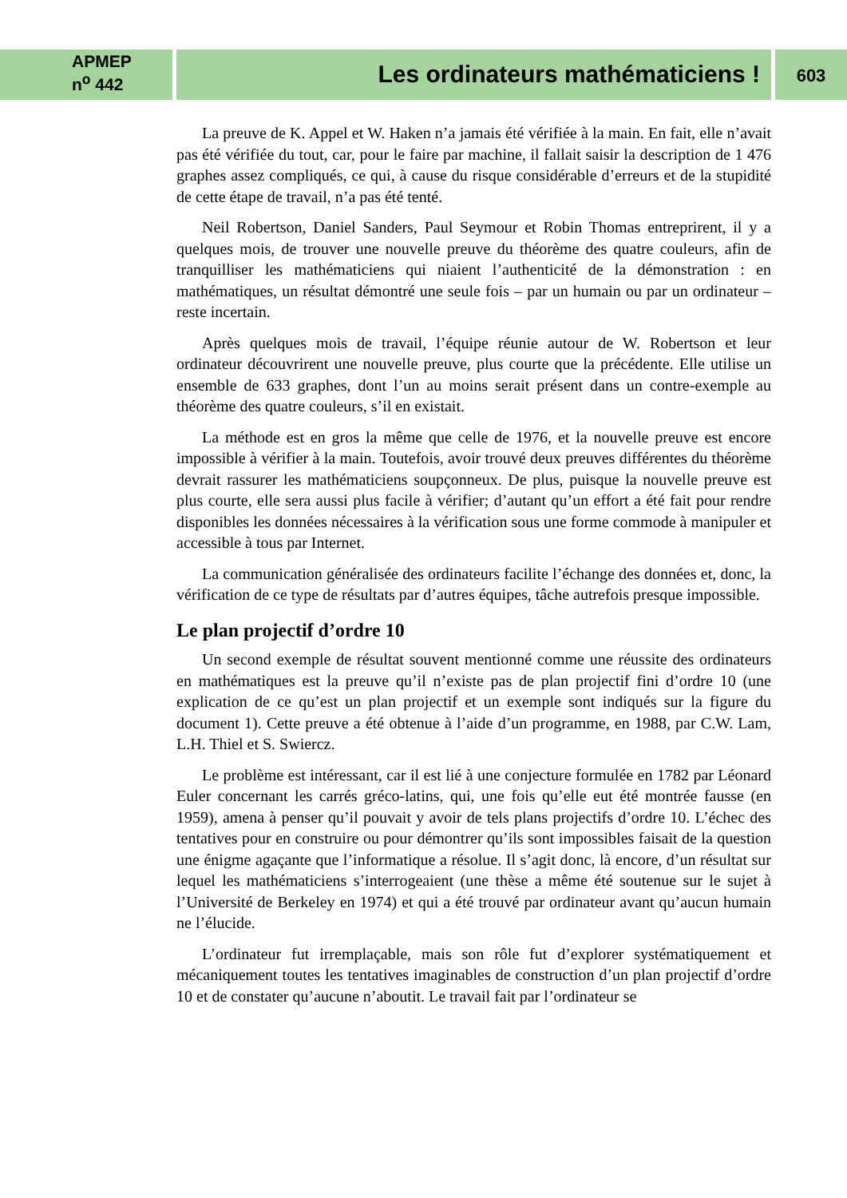APMEP
n<sup>o</sup> 442
Les ordinateurs mathématiciens !
603
La preuve de K. Appel et W. Haken n’a jamais été vérifiée à la main. En fait, elle n’avait pas été vérifiée du tout, car, pour le faire par machine, il fallait saisir la description de 1 476 graphes assez compliqués, ce qui, à cause du risque considérable d’erreurs et de la stupidité de cette étape de travail, n’a pas été tenté.
Neil Robertson, Daniel Sanders, Paul Seymour et Robin Thomas entreprirent, il y a quelques mois, de trouver une nouvelle preuve du théorème des quatre couleurs, afin de tranquilliser les mathématiciens qui niaient l’authenticité de la démonstration : en mathématiques, un résultat démontré une seule fois – par un humain ou par un ordinateur – reste incertain.
Après quelques mois de travail, l’équipe réunie autour de W. Robertson et leur ordinateur découvrirent une nouvelle preuve, plus courte que la précédente. Elle utilise un ensemble de 633 graphes, dont l’un au moins serait présent dans un contre-exemple au théorème des quatre couleurs, s’il en existait.
La méthode est en gros la même que celle de 1976, et la nouvelle preuve est encore impossible à vérifier à la main. Toutefois, avoir trouvé deux preuves différentes du théorème devrait rassurer les mathématiciens soupçonneux. De plus, puisque la nouvelle preuve est plus courte, elle sera aussi plus facile à vérifier; d’autant qu’un effort a été fait pour rendre disponibles les données nécessaires à la vérification sous une forme commode à manipuler et accessible à tous par Internet.
La communication généralisée des ordinateurs facilite l’échange des données et, donc, la vérification de ce type de résultats par d’autres équipes, tâche autrefois presque impossible.
Le plan projectif d’ordre 10
Un second exemple de résultat souvent mentionné comme une réussite des ordinateurs en mathématiques est la preuve qu’il n’existe pas de plan projectif fini d’ordre 10 (une explication de ce qu’est un plan projectif et un exemple sont indiqués sur la figure du document 1). Cette preuve a été obtenue à l’aide d’un programme, en 1988, par C.W. Lam, L.H. Thiel et S. Swiercz.
Le problème est intéressant, car il est lié à une conjecture formulée en 1782 par Léonard Euler concernant les carrés gréco-latins, qui, une fois qu’elle eut été montrée fausse (en 1959), amena à penser qu’il pouvait y avoir de tels plans projectifs d’ordre 10. L’échec des tentatives pour en construire ou pour démontrer qu’ils sont impossibles faisait de la question une énigme agaçante que l’informatique a résolue. Il s’agit donc, là encore, d’un résultat sur lequel les mathématiciens s’interrogeaient (une thèse a même été soutenue sur le sujet à l’Université de Berkeley en 1974) et qui a été trouvé par ordinateur avant qu’aucun humain ne l’élucide.
L’ordinateur fut irremplaçable, mais son rôle fut d’explorer systématiquement et mécaniquement toutes les tentatives imaginables de construction d’un plan projectif d’ordre 10 et de constater qu’aucune n’aboutit. Le travail fait par l’ordinateur se